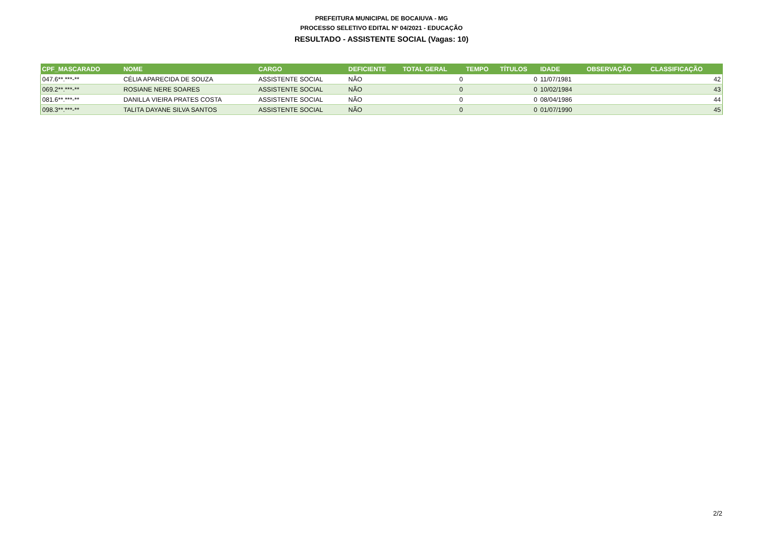PREFEITURA MUNICIPAL DE BOCAIUVA - MG
PROCESSO SELETIVO EDITAL Nº 04/2021 - EDUCAÇÃO
RESULTADO - ASSISTENTE SOCIAL (Vagas: 10)
| CPF_MASCARADO | NOME | CARGO | DEFICIENTE | TOTAL GERAL | TEMPO | TÍTULOS | IDADE | OBSERVAÇÃO | CLASSIFICAÇÃO |
| --- | --- | --- | --- | --- | --- | --- | --- | --- | --- |
| 047.6**.***-** | CÉLIA APARECIDA DE SOUZA | ASSISTENTE SOCIAL | NÃO | 0 | | 0 | 11/07/1981 | | 42 |
| 069.2**.***-** | ROSIANE NERE SOARES | ASSISTENTE SOCIAL | NÃO | 0 | | 0 | 10/02/1984 | | 43 |
| 081.6**.***-** | DANILLA VIEIRA PRATES COSTA | ASSISTENTE SOCIAL | NÃO | 0 | | 0 | 08/04/1986 | | 44 |
| 098.3**.***-** | TALITA DAYANE SILVA SANTOS | ASSISTENTE SOCIAL | NÃO | 0 | | 0 | 01/07/1990 | | 45 |
2/2